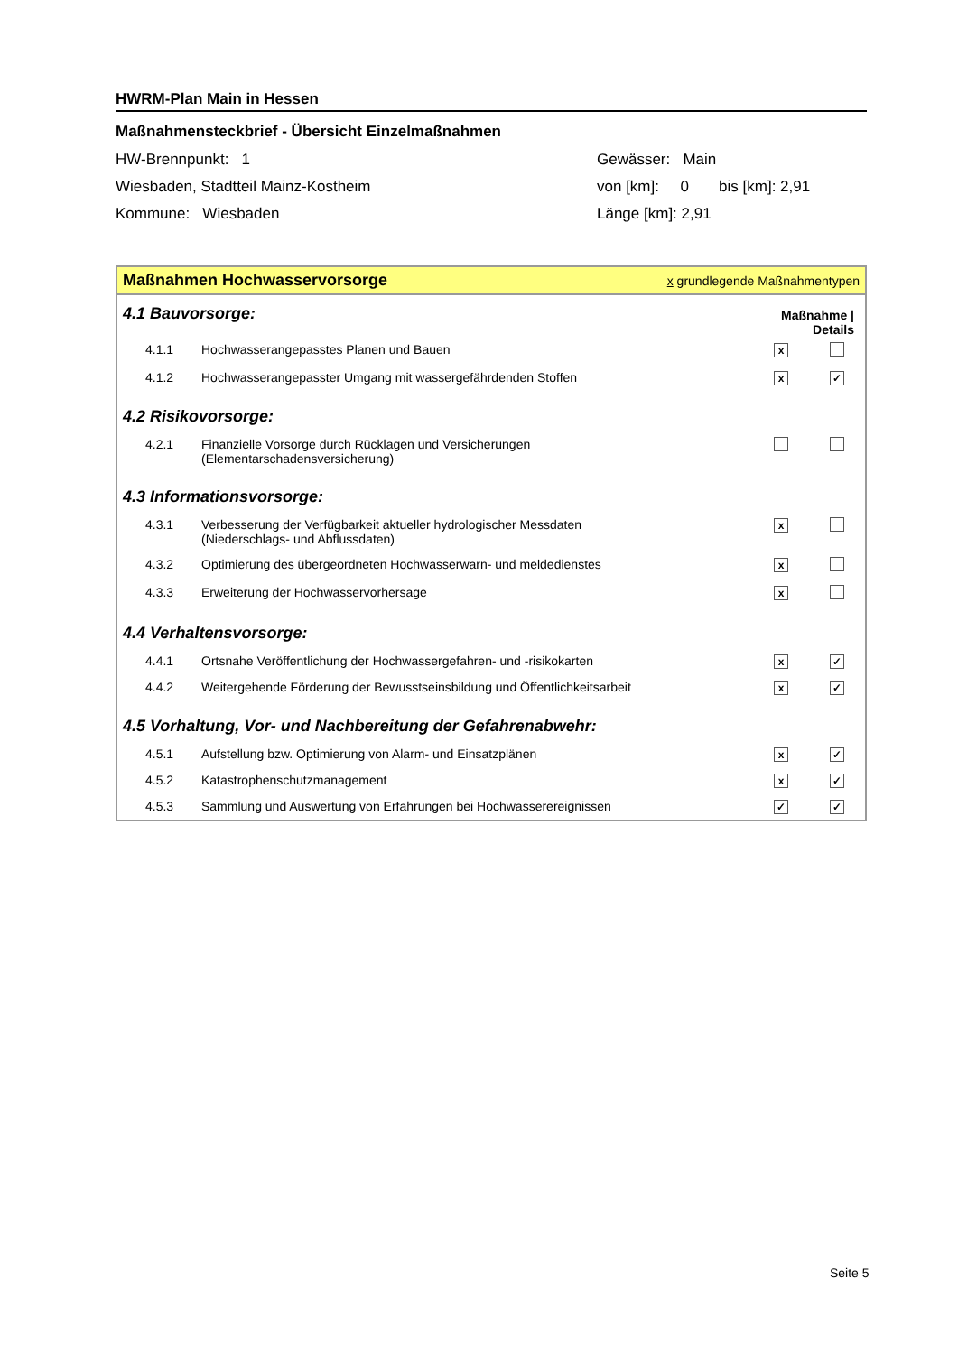HWRM-Plan Main in Hessen
Maßnahmensteckbrief - Übersicht Einzelmaßnahmen
HW-Brennpunkt: 1
Wiesbaden, Stadtteil Mainz-Kostheim
Kommune: Wiesbaden
Gewässer: Main
von [km]: 0 bis [km]: 2,91
Länge [km]: 2,91
Maßnahmen Hochwasservorsorge x grundlegende Maßnahmentypen
| 4.1 Bauvorsorge: | | Maßnahme / Details | |
| 4.1.1 | Hochwasserangepasstes Planen und Bauen | x | |
| 4.1.2 | Hochwasserangepasster Umgang mit wassergefährdenden Stoffen | x | ✓ |
| 4.2 Risikovorsorge: | | | |
| 4.2.1 | Finanzielle Vorsorge durch Rücklagen und Versicherungen (Elementarschadensversicherung) | | |
| 4.3 Informationsvorsorge: | | | |
| 4.3.1 | Verbesserung der Verfügbarkeit aktueller hydrologischer Messdaten (Niederschlags- und Abflussdaten) | x | |
| 4.3.2 | Optimierung des übergeordneten Hochwasserwarn- und meldedienstes | x | |
| 4.3.3 | Erweiterung der Hochwasservorhersage | x | |
| 4.4 Verhaltensvorsorge: | | | |
| 4.4.1 | Ortsnahe Veröffentlichung der Hochwassergefahren- und -risikokarten | x | ✓ |
| 4.4.2 | Weitergehende Förderung der Bewusstseinsbildung und Öffentlichkeitsarbeit | x | ✓ |
| 4.5 Vorhaltung, Vor- und Nachbereitung der Gefahrenabwehr: | | | |
| 4.5.1 | Aufstellung bzw. Optimierung von Alarm- und Einsatzplänen | x | ✓ |
| 4.5.2 | Katastrophenschutzmanagement | x | ✓ |
| 4.5.3 | Sammlung und Auswertung von Erfahrungen bei Hochwasserereignissen | ✓ | ✓ |
Seite 5